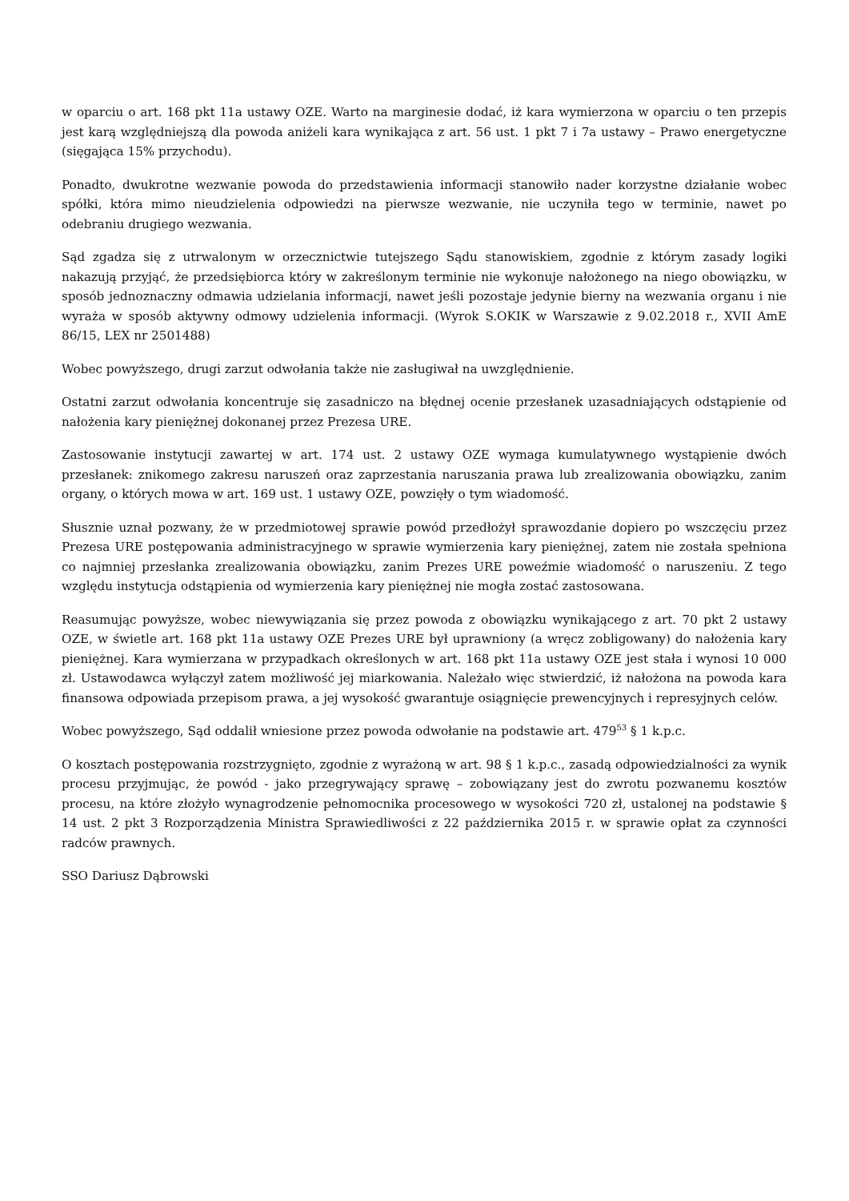w oparciu o art. 168 pkt 11a ustawy OZE. Warto na marginesie dodać, iż kara wymierzona w oparciu o ten przepis jest karą względniejszą dla powoda aniżeli kara wynikająca z art. 56 ust. 1 pkt 7 i 7a ustawy – Prawo energetyczne (sięgająca 15% przychodu).
Ponadto, dwukrotne wezwanie powoda do przedstawienia informacji stanowiło nader korzystne działanie wobec spółki, która mimo nieudzielenia odpowiedzi na pierwsze wezwanie, nie uczyniła tego w terminie, nawet po odebraniu drugiego wezwania.
Sąd zgadza się z utrwalonym w orzecznictwie tutejszego Sądu stanowiskiem, zgodnie z którym zasady logiki nakazują przyjąć, że przedsiębiorca który w zakreślonym terminie nie wykonuje nałożonego na niego obowiązku, w sposób jednoznaczny odmawia udzielania informacji, nawet jeśli pozostaje jedynie bierny na wezwania organu i nie wyraża w sposób aktywny odmowy udzielenia informacji. (Wyrok S.OKIK w Warszawie z 9.02.2018 r., XVII AmE 86/15, LEX nr 2501488)
Wobec powyższego, drugi zarzut odwołania także nie zasługiwał na uwzględnienie.
Ostatni zarzut odwołania koncentruje się zasadniczo na błędnej ocenie przesłanek uzasadniających odstąpienie od nałożenia kary pieniężnej dokonanej przez Prezesa URE.
Zastosowanie instytucji zawartej w art. 174 ust. 2 ustawy OZE wymaga kumulatywnego wystąpienie dwóch przesłanek: znikomego zakresu naruszeń oraz zaprzestania naruszania prawa lub zrealizowania obowiązku, zanim organy, o których mowa w art. 169 ust. 1 ustawy OZE, powzięły o tym wiadomość.
Słusznie uznał pozwany, że w przedmiotowej sprawie powód przedłożył sprawozdanie dopiero po wszczęciu przez Prezesa URE postępowania administracyjnego w sprawie wymierzenia kary pieniężnej, zatem nie została spełniona co najmniej przesłanka zrealizowania obowiązku, zanim Prezes URE poweźmie wiadomość o naruszeniu. Z tego względu instytucja odstąpienia od wymierzenia kary pieniężnej nie mogła zostać zastosowana.
Reasumując powyższe, wobec niewywiązania się przez powoda z obowiązku wynikającego z art. 70 pkt 2 ustawy OZE, w świetle art. 168 pkt 11a ustawy OZE Prezes URE był uprawniony (a wręcz zobligowany) do nałożenia kary pieniężnej. Kara wymierzana w przypadkach określonych w art. 168 pkt 11a ustawy OZE jest stała i wynosi 10 000 zł. Ustawodawca wyłączył zatem możliwość jej miarkowania. Należało więc stwierdzić, iż nałożona na powoda kara finansowa odpowiada przepisom prawa, a jej wysokość gwarantuje osiągnięcie prewencyjnych i represyjnych celów.
Wobec powyższego, Sąd oddalił wniesione przez powoda odwołanie na podstawie art. 479<sup>53</sup> § 1 k.p.c.
O kosztach postępowania rozstrzygnięto, zgodnie z wyrażoną w art. 98 § 1 k.p.c., zasadą odpowiedzialności za wynik procesu przyjmując, że powód - jako przegrywający sprawę – zobowiązany jest do zwrotu pozwanemu kosztów procesu, na które złożyło wynagrodzenie pełnomocnika procesowego w wysokości 720 zł, ustalonej na podstawie § 14 ust. 2 pkt 3 Rozporządzenia Ministra Sprawiedliwości z 22 października 2015 r. w sprawie opłat za czynności radców prawnych.
SSO Dariusz Dąbrowski